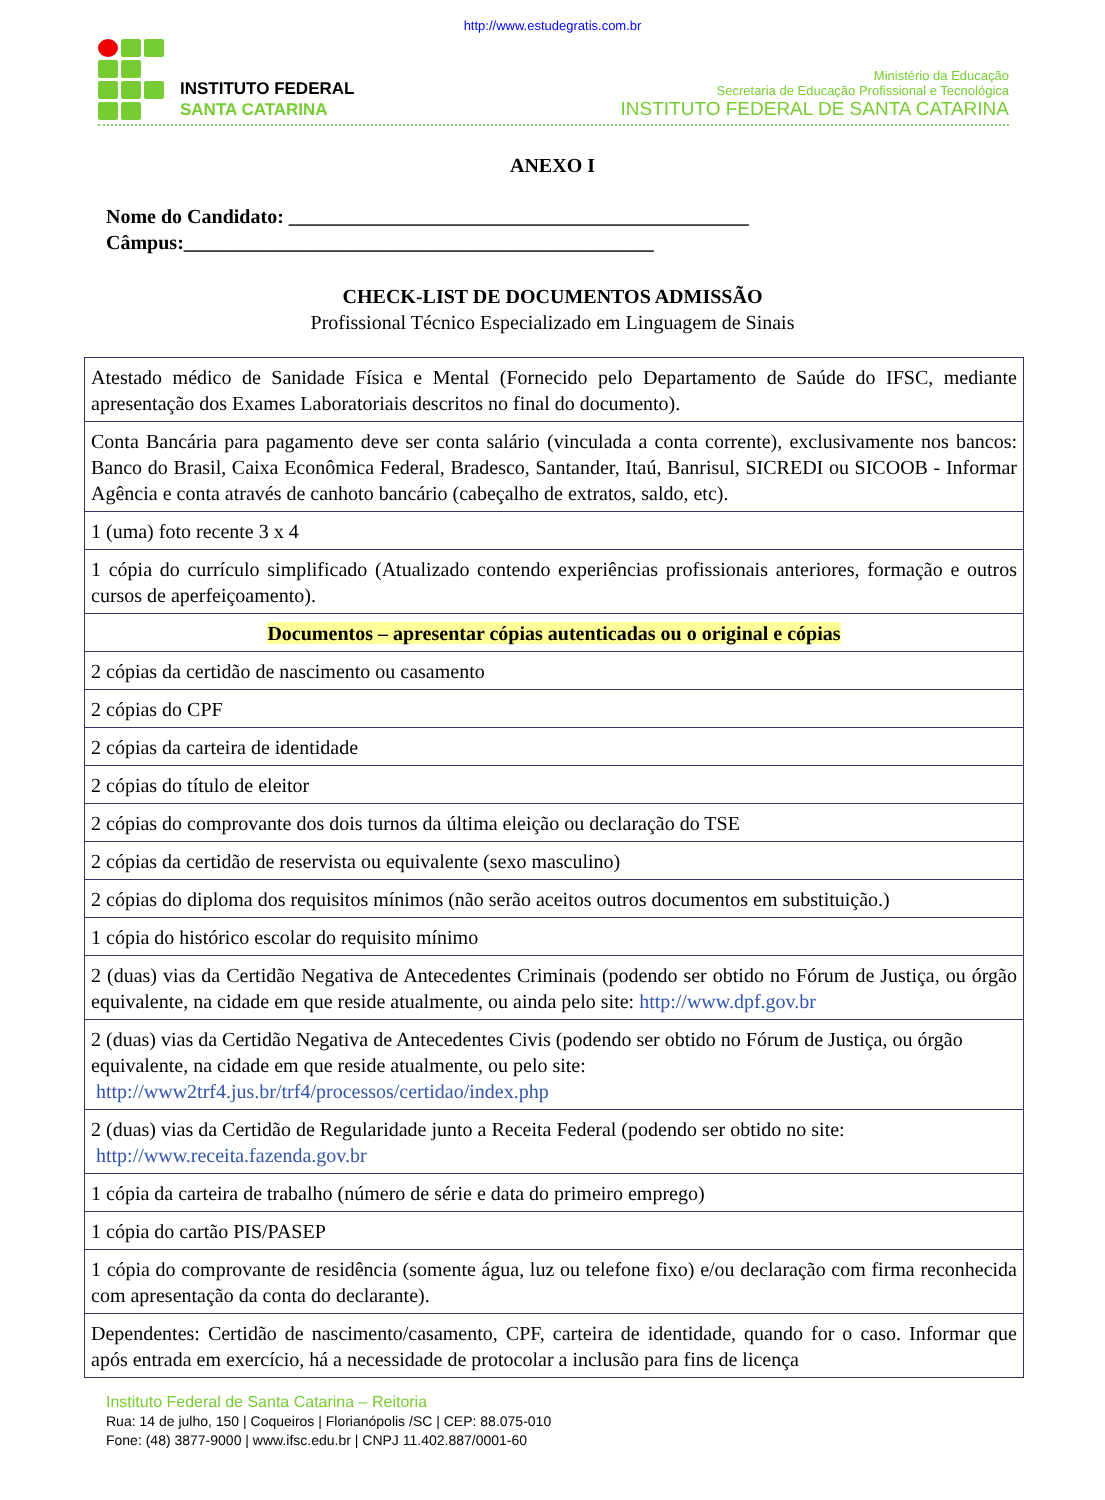http://www.estudegratis.com.br
INSTITUTO FEDERAL
SANTA CATARINA
Ministério da Educação
Secretaria de Educação Profissional e Tecnológica
INSTITUTO FEDERAL DE SANTA CATARINA
ANEXO I
Nome do Candidato: ______________________________________________
Câmpus:_______________________________________________
CHECK-LIST DE DOCUMENTOS ADMISSÃO
Profissional Técnico Especializado em Linguagem de Sinais
| Atestado médico de Sanidade Física e Mental (Fornecido pelo Departamento de Saúde do IFSC, mediante apresentação dos Exames Laboratoriais descritos no final do documento). |
| Conta Bancária para pagamento deve ser conta salário (vinculada a conta corrente), exclusivamente nos bancos: Banco do Brasil, Caixa Econômica Federal, Bradesco, Santander, Itaú, Banrisul, SICREDI ou SICOOB - Informar Agência e conta através de canhoto bancário (cabeçalho de extratos, saldo, etc). |
| 1 (uma) foto recente 3 x 4 |
| 1 cópia do currículo simplificado (Atualizado contendo experiências profissionais anteriores, formação e outros cursos de aperfeiçoamento). |
| Documentos – apresentar cópias autenticadas ou o original e cópias |
| 2 cópias da certidão de nascimento ou casamento |
| 2 cópias do CPF |
| 2 cópias da carteira de identidade |
| 2 cópias do título de eleitor |
| 2 cópias do comprovante dos dois turnos da última eleição ou declaração do TSE |
| 2 cópias da certidão de reservista ou equivalente (sexo masculino) |
| 2 cópias do diploma dos requisitos mínimos (não serão aceitos outros documentos em substituição.) |
| 1 cópia do histórico escolar do requisito mínimo |
| 2 (duas) vias da Certidão Negativa de Antecedentes Criminais (podendo ser obtido no Fórum de Justiça, ou órgão equivalente, na cidade em que reside atualmente, ou ainda pelo site: http://www.dpf.gov.br |
| 2 (duas) vias da Certidão Negativa de Antecedentes Civis (podendo ser obtido no Fórum de Justiça, ou órgão equivalente, na cidade em que reside atualmente, ou pelo site: http://www2trf4.jus.br/trf4/processos/certidao/index.php |
| 2 (duas) vias da Certidão de Regularidade junto a Receita Federal (podendo ser obtido no site: http://www.receita.fazenda.gov.br |
| 1 cópia da carteira de trabalho (número de série e data do primeiro emprego) |
| 1 cópia do cartão PIS/PASEP |
| 1 cópia do comprovante de residência (somente água, luz ou telefone fixo) e/ou declaração com firma reconhecida com apresentação da conta do declarante). |
| Dependentes: Certidão de nascimento/casamento, CPF, carteira de identidade, quando for o caso. Informar que após entrada em exercício, há a necessidade de protocolar a inclusão para fins de licença |
Instituto Federal de Santa Catarina – Reitoria
Rua: 14 de julho, 150 | Coqueiros | Florianópolis /SC | CEP: 88.075-010
Fone: (48) 3877-9000 | www.ifsc.edu.br | CNPJ 11.402.887/0001-60